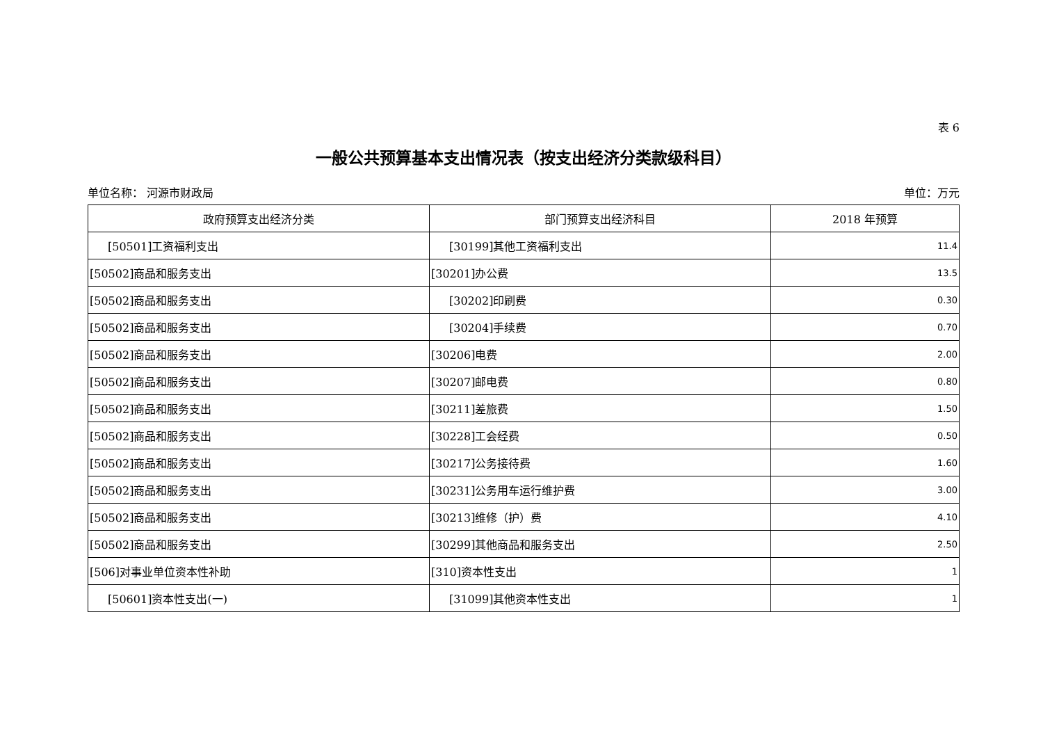表 6
一般公共预算基本支出情况表（按支出经济分类款级科目）
单位名称： 河源市财政局 单位：万元
| 政府预算支出经济分类 | 部门预算支出经济科目 | 2018 年预算 |
| --- | --- | --- |
| [50501]工资福利支出 | [30199]其他工资福利支出 | 11.4 |
| [50502]商品和服务支出 | [30201]办公费 | 13.5 |
| [50502]商品和服务支出 | [30202]印刷费 | 0.30 |
| [50502]商品和服务支出 | [30204]手续费 | 0.70 |
| [50502]商品和服务支出 | [30206]电费 | 2.00 |
| [50502]商品和服务支出 | [30207]邮电费 | 0.80 |
| [50502]商品和服务支出 | [30211]差旅费 | 1.50 |
| [50502]商品和服务支出 | [30228]工会经费 | 0.50 |
| [50502]商品和服务支出 | [30217]公务接待费 | 1.60 |
| [50502]商品和服务支出 | [30231]公务用车运行维护费 | 3.00 |
| [50502]商品和服务支出 | [30213]维修（护）费 | 4.10 |
| [50502]商品和服务支出 | [30299]其他商品和服务支出 | 2.50 |
| [506]对事业单位资本性补助 | [310]资本性支出 | 1 |
| [50601]资本性支出(一) | [31099]其他资本性支出 | 1 |